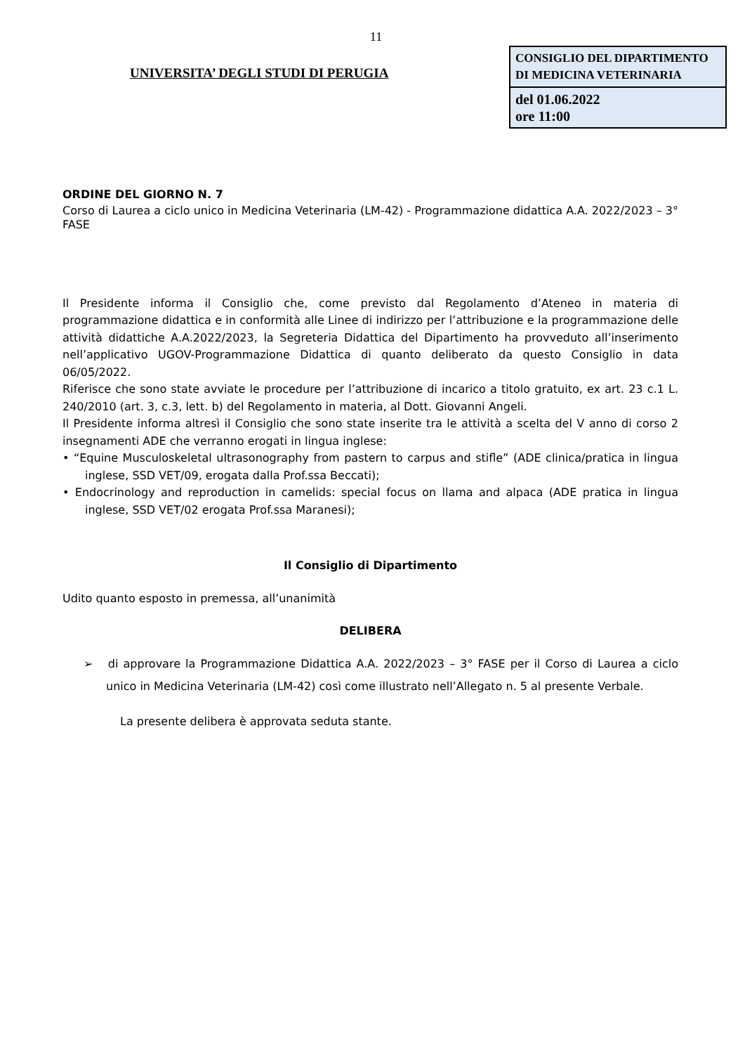11
UNIVERSITA’ DEGLI STUDI DI PERUGIA
| CONSIGLIO DEL DIPARTIMENTO DI MEDICINA VETERINARIA |
| del 01.06.2022 ore 11:00 |
ORDINE DEL GIORNO N. 7
Corso di Laurea a ciclo unico in Medicina Veterinaria (LM-42) - Programmazione didattica A.A. 2022/2023 – 3° FASE
Il Presidente informa il Consiglio che, come previsto dal Regolamento d’Ateneo in materia di programmazione didattica e in conformità alle Linee di indirizzo per l’attribuzione e la programmazione delle attività didattiche A.A.2022/2023, la Segreteria Didattica del Dipartimento ha provveduto all’inserimento nell’applicativo UGOV-Programmazione Didattica di quanto deliberato da questo Consiglio in data 06/05/2022.
Riferisce che sono state avviate le procedure per l’attribuzione di incarico a titolo gratuito, ex art. 23 c.1 L. 240/2010 (art. 3, c.3, lett. b) del Regolamento in materia, al Dott. Giovanni Angeli.
Il Presidente informa altresì il Consiglio che sono state inserite tra le attività a scelta del V anno di corso 2 insegnamenti ADE che verranno erogati in lingua inglese:
• “Equine Musculoskeletal ultrasonography from pastern to carpus and stifle” (ADE clinica/pratica in lingua inglese, SSD VET/09, erogata dalla Prof.ssa Beccati);
• Endocrinology and reproduction in camelids: special focus on llama and alpaca (ADE pratica in lingua inglese, SSD VET/02 erogata Prof.ssa Maranesi);
Il Consiglio di Dipartimento
Udito quanto esposto in premessa, all’unanimità
DELIBERA
➢ di approvare la Programmazione Didattica A.A. 2022/2023 – 3° FASE per il Corso di Laurea a ciclo unico in Medicina Veterinaria (LM-42) così come illustrato nell’Allegato n. 5 al presente Verbale.
La presente delibera è approvata seduta stante.